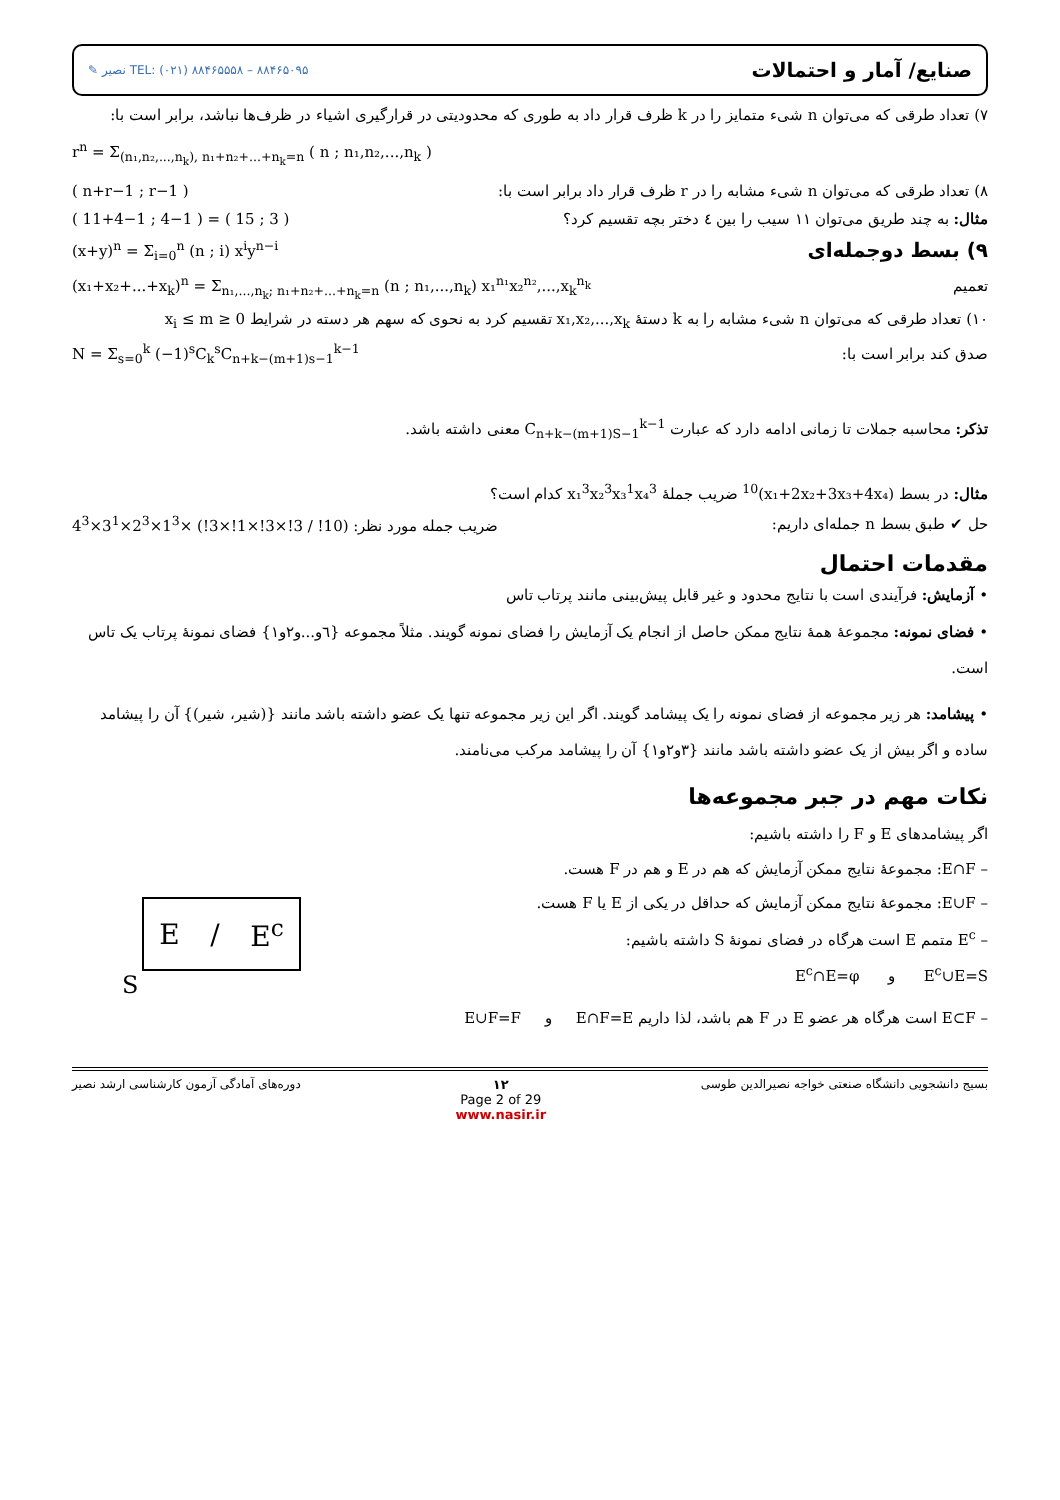✎ نصیر TEL: (۰۲۱) ۸۸۴۶۵۵۵۸ – ۸۸۴۶۵۰۹۵ صنایع/ آمار و احتمالات
۷) تعداد طرقی که می‌توان n شیء متمایز را در k ظرف قرار داد به طوری که محدودیتی در قرارگیری اشیاء در ظرف‌ها نباشد، برابر است با:
r<sup>n</sup> = Σ<sub>(n₁,n₂,...,n<sub>k</sub>), n₁+n₂+...+n<sub>k</sub>=n</sub> ( n ; n₁,n₂,...,n<sub>k</sub> )
( n+r−1 ; r−1 ) ۸) تعداد طرقی که می‌توان n شیء مشابه را در r ظرف قرار داد برابر است با:
( 11+4−1 ; 4−1 ) = ( 15 ; 3 ) مثال: به چند طریق می‌توان ۱۱ سیب را بین ٤ دختر بچه تقسیم کرد؟
(x+y)<sup>n</sup> = Σ<sub>i=0</sub><sup>n</sup> (n ; i) x<sup>i</sup>y<sup>n−i</sup> ۹) بسط دوجمله‌ای
(x₁+x₂+...+x<sub>k</sub>)<sup>n</sup> = Σ<sub>n₁,...,n<sub>k</sub>; n₁+n₂+...+n<sub>k</sub>=n</sub> (n ; n₁,...,n<sub>k</sub>) x₁<sup>n₁</sup>x₂<sup>n₂</sup>,...,x<sub>k</sub><sup>n<sub>k</sub></sup> تعمیم
۱۰) تعداد طرقی که می‌توان n شیء مشابه را به k دستهٔ x₁,x₂,...,x<sub>k</sub> تقسیم کرد به نحوی که سهم هر دسته در شرایط 0 ≤ x<sub>i</sub> ≤ m
N = Σ<sub>s=0</sub><sup>k</sup> (−1)<sup>s</sup>C<sub>k</sub><sup>s</sup>C<sub>n+k−(m+1)s−1</sub><sup>k−1</sup> صدق کند برابر است با:
تذکر: محاسبه جملات تا زمانی ادامه دارد که عبارت C<sub>n+k−(m+1)S−1</sub><sup>k−1</sup> معنی داشته باشد.
مثال: در بسط (x₁+2x₂+3x₃+4x₄)<sup>10</sup> ضریب جملهٔ x₁<sup>3</sup>x₂<sup>3</sup>x₃<sup>1</sup>x₄<sup>3</sup> کدام است؟
ضریب جمله مورد نظر: (10! / 3!×3!×1!×3!) ×1<sup>3</sup>×2<sup>3</sup>×3<sup>1</sup>×4<sup>3</sup> حل ✔ طبق بسط n جمله‌ای داریم:
مقدمات احتمال
• آزمایش: فرآیندی است با نتایج محدود و غیر قابل پیش‌بینی مانند پرتاب تاس
• فضای نمونه: مجموعهٔ همهٔ نتایج ممکن حاصل از انجام یک آزمایش را فضای نمونه گویند. مثلاً مجموعه {٦و...و٢و١} فضای نمونهٔ پرتاب یک تاس است.
• پیشامد: هر زیر مجموعه از فضای نمونه را یک پیشامد گویند. اگر این زیر مجموعه تنها یک عضو داشته باشد مانند {(شیر، شیر)} آن را پیشامد ساده و اگر بیش از یک عضو داشته باشد مانند {٣و٢و١} آن را پیشامد مرکب می‌نامند.
نکات مهم در جبر مجموعه‌ها
E / E<sup>c</sup>
S
اگر پیشامدهای E و F را داشته باشیم:
– E∩F: مجموعهٔ نتایج ممکن آزمایش که هم در E و هم در F هست.
– E∪F: مجموعهٔ نتایج ممکن آزمایش که حداقل در یکی از E یا F هست.
– E<sup>c</sup> متمم E است هرگاه در فضای نمونهٔ S داشته باشیم:
E<sup>c</sup>∪E=S و E<sup>c</sup>∩E=φ
– E⊂F است هرگاه هر عضو E در F هم باشد، لذا داریم E∩F=E و E∪F=F
دوره‌های آمادگی آزمون کارشناسی ارشد نصیر ۱۲
Page 2 of 29
www.nasir.ir بسیج دانشجویی دانشگاه صنعتی خواجه نصیرالدین طوسی